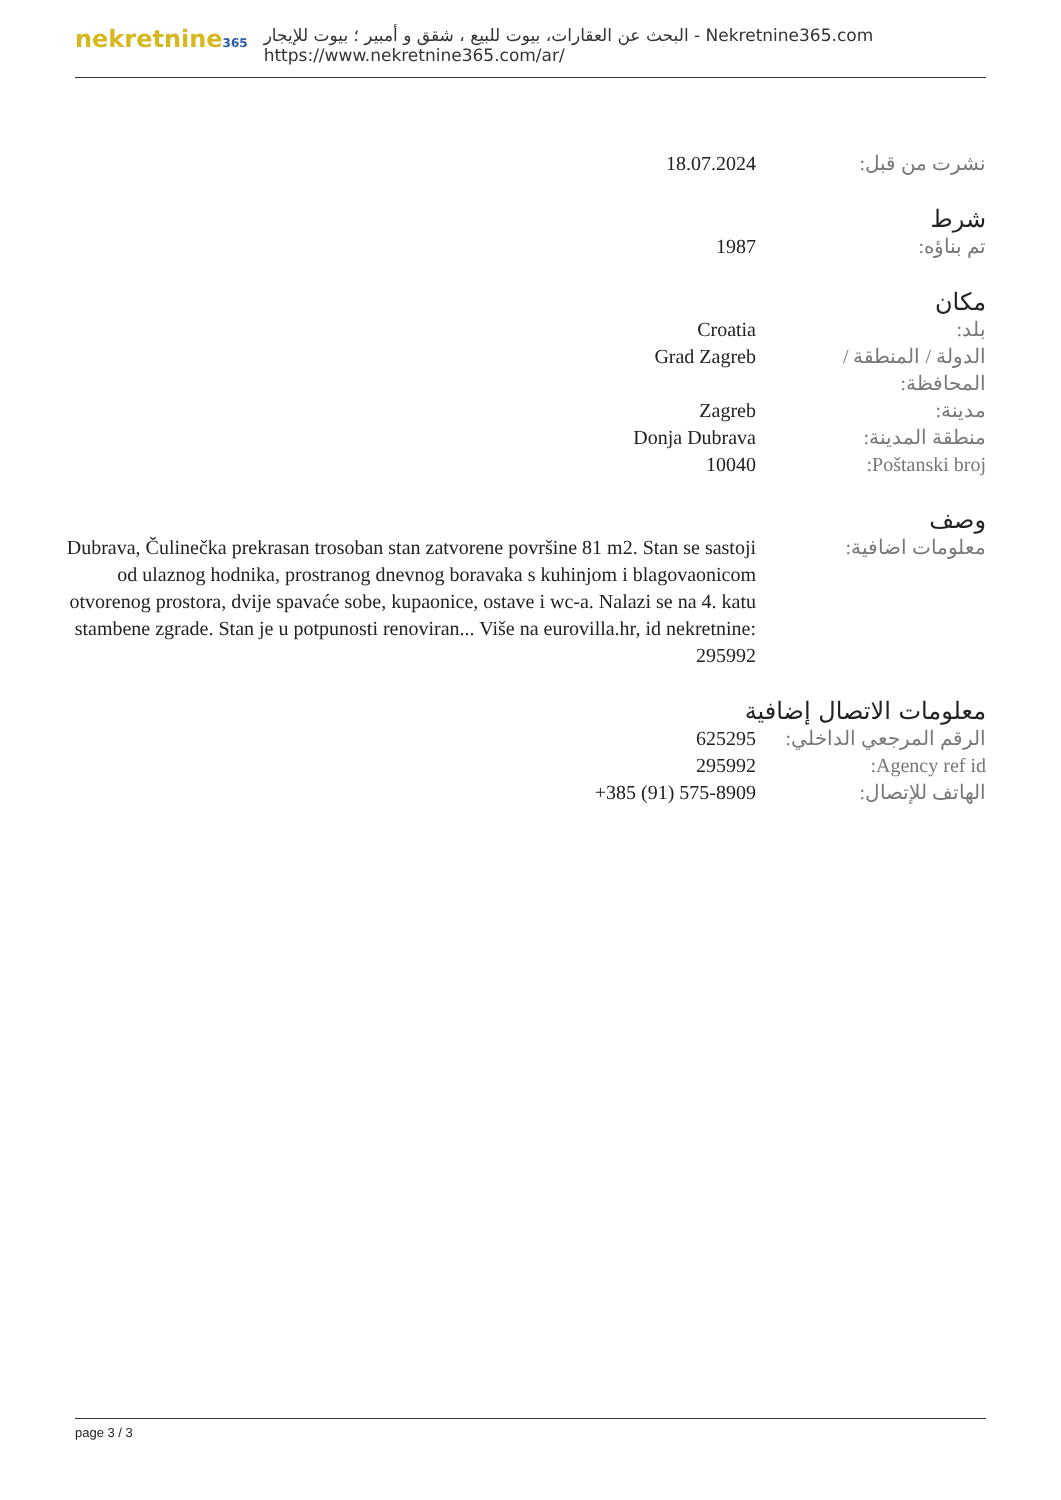nekretnine365
البحث عن العقارات، بيوت للبيع ، شقق و أمبير ؛ بيوت للإيجار - Nekretnine365.com
https://www.nekretnine365.com/ar/
نشرت من قبل: 18.07.2024
شرط
تم بناؤه: 1987
مكان
بلد: Croatia
الدولة / المنطقة / المحافظة:
Grad Zagreb
مدينة: Zagreb
منطقة المدينة: Donja Dubrava
Poštanski broj: 10040
وصف
معلومات اضافية: Dubrava, Čulinečka prekrasan trosoban stan zatvorene površine 81 m2. Stan se sastoji od ulaznog hodnika, prostranog dnevnog boravaka s kuhinjom i blagovaonicom otvorenog prostora, dvije spavaće sobe, kupaonice, ostave i wc-a. Nalazi se na 4. katu stambene zgrade. Stan je u potpunosti renoviran... Više na eurovilla.hr, id nekretnine: 295992
معلومات الاتصال إضافية
الرقم المرجعي الداخلي:
625295
Agency ref id: 295992
الهاتف للإتصال: +385 (91) 575-8909
page 3 / 3